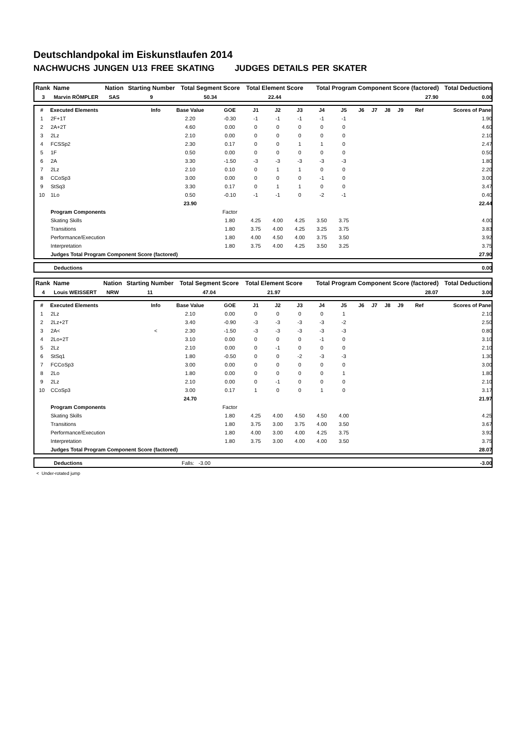Deutschlandpokal im Eiskunstlaufen 2014
NACHWUCHS JUNGEN U13 FREE SKATING JUDGES DETAILS PER SKATER
| Rank | Name | Nation | Starting Number | Total Segment Score | Total Element Score | Total Program Component Score (factored) | Total Deductions |
| --- | --- | --- | --- | --- | --- | --- | --- |
| 3 | Marvin RÖMPLER | SAS | 9 | 50.34 | 22.44 | 27.90 | 0.00 |
| # | Executed Elements | Info | Base Value | GOE | J1 | J2 | J3 | J4 | J5 | J6 | J7 | J8 | J9 | Ref | Scores of Panel |
| --- | --- | --- | --- | --- | --- | --- | --- | --- | --- | --- | --- | --- | --- | --- | --- |
| 1 | 2F+1T | | 2.20 | -0.30 | -1 | -1 | -1 | -1 | -1 | | | | | | 1.90 |
| 2 | 2A+2T | | 4.60 | 0.00 | 0 | 0 | 0 | 0 | 0 | | | | | | 4.60 |
| 3 | 2Lz | | 2.10 | 0.00 | 0 | 0 | 0 | 0 | 0 | | | | | | 2.10 |
| 4 | FCSSp2 | | 2.30 | 0.17 | 0 | 0 | 1 | 1 | 0 | | | | | | 2.47 |
| 5 | 1F | | 0.50 | 0.00 | 0 | 0 | 0 | 0 | 0 | | | | | | 0.50 |
| 6 | 2A | | 3.30 | -1.50 | -3 | -3 | -3 | -3 | -3 | | | | | | 1.80 |
| 7 | 2Lz | | 2.10 | 0.10 | 0 | 1 | 1 | 0 | 0 | | | | | | 2.20 |
| 8 | CCoSp3 | | 3.00 | 0.00 | 0 | 0 | 0 | -1 | 0 | | | | | | 3.00 |
| 9 | StSq3 | | 3.30 | 0.17 | 0 | 1 | 1 | 0 | 0 | | | | | | 3.47 |
| 10 | 1Lo | | 0.50 | -0.10 | -1 | -1 | 0 | -2 | -1 | | | | | | 0.40 |
| | | | 23.90 | | | | | | | | | | | | 22.44 |
| | Program Components | | | Factor | | | | | | | | | | | |
| | Skating Skills | | | 1.80 | 4.25 | 4.00 | 4.25 | 3.50 | 3.75 | | | | | | 4.00 |
| | Transitions | | | 1.80 | 3.75 | 4.00 | 4.25 | 3.25 | 3.75 | | | | | | 3.83 |
| | Performance/Execution | | | 1.80 | 4.00 | 4.50 | 4.00 | 3.75 | 3.50 | | | | | | 3.92 |
| | Interpretation | | | 1.80 | 3.75 | 4.00 | 4.25 | 3.50 | 3.25 | | | | | | 3.75 |
| | Judges Total Program Component Score (factored) | | | | | | | | | | | | | | 27.90 |
| | Deductions | 0.00 |
| Rank | Name | Nation | Starting Number | Total Segment Score | Total Element Score | Total Program Component Score (factored) | Total Deductions |
| --- | --- | --- | --- | --- | --- | --- | --- |
| 4 | Louis WEISSERT | NRW | 11 | 47.04 | 21.97 | 28.07 | 3.00 |
| # | Executed Elements | Info | Base Value | GOE | J1 | J2 | J3 | J4 | J5 | J6 | J7 | J8 | J9 | Ref | Scores of Panel |
| --- | --- | --- | --- | --- | --- | --- | --- | --- | --- | --- | --- | --- | --- | --- | --- |
| 1 | 2Lz | | 2.10 | 0.00 | 0 | 0 | 0 | 0 | 1 | | | | | | 2.10 |
| 2 | 2Lz+2T | | 3.40 | -0.90 | -3 | -3 | -3 | -3 | -2 | | | | | | 2.50 |
| 3 | 2A< | < | 2.30 | -1.50 | -3 | -3 | -3 | -3 | -3 | | | | | | 0.80 |
| 4 | 2Lo+2T | | 3.10 | 0.00 | 0 | 0 | 0 | -1 | 0 | | | | | | 3.10 |
| 5 | 2Lz | | 2.10 | 0.00 | 0 | -1 | 0 | 0 | 0 | | | | | | 2.10 |
| 6 | StSq1 | | 1.80 | -0.50 | 0 | 0 | -2 | -3 | -3 | | | | | | 1.30 |
| 7 | FCCoSp3 | | 3.00 | 0.00 | 0 | 0 | 0 | 0 | 0 | | | | | | 3.00 |
| 8 | 2Lo | | 1.80 | 0.00 | 0 | 0 | 0 | 0 | 1 | | | | | | 1.80 |
| 9 | 2Lz | | 2.10 | 0.00 | 0 | -1 | 0 | 0 | 0 | | | | | | 2.10 |
| 10 | CCoSp3 | | 3.00 | 0.17 | 1 | 0 | 0 | 1 | 0 | | | | | | 3.17 |
| | | | 24.70 | | | | | | | | | | | | 21.97 |
| | Program Components | | | Factor | | | | | | | | | | | |
| | Skating Skills | | | 1.80 | 4.25 | 4.00 | 4.50 | 4.50 | 4.00 | | | | | | 4.25 |
| | Transitions | | | 1.80 | 3.75 | 3.00 | 3.75 | 4.00 | 3.50 | | | | | | 3.67 |
| | Performance/Execution | | | 1.80 | 4.00 | 3.00 | 4.00 | 4.25 | 3.75 | | | | | | 3.92 |
| | Interpretation | | | 1.80 | 3.75 | 3.00 | 4.00 | 4.00 | 3.50 | | | | | | 3.75 |
| | Judges Total Program Component Score (factored) | | | | | | | | | | | | | | 28.07 |
| | Deductions | Falls: -3.00 | -3.00 |
< Under-rotated jump